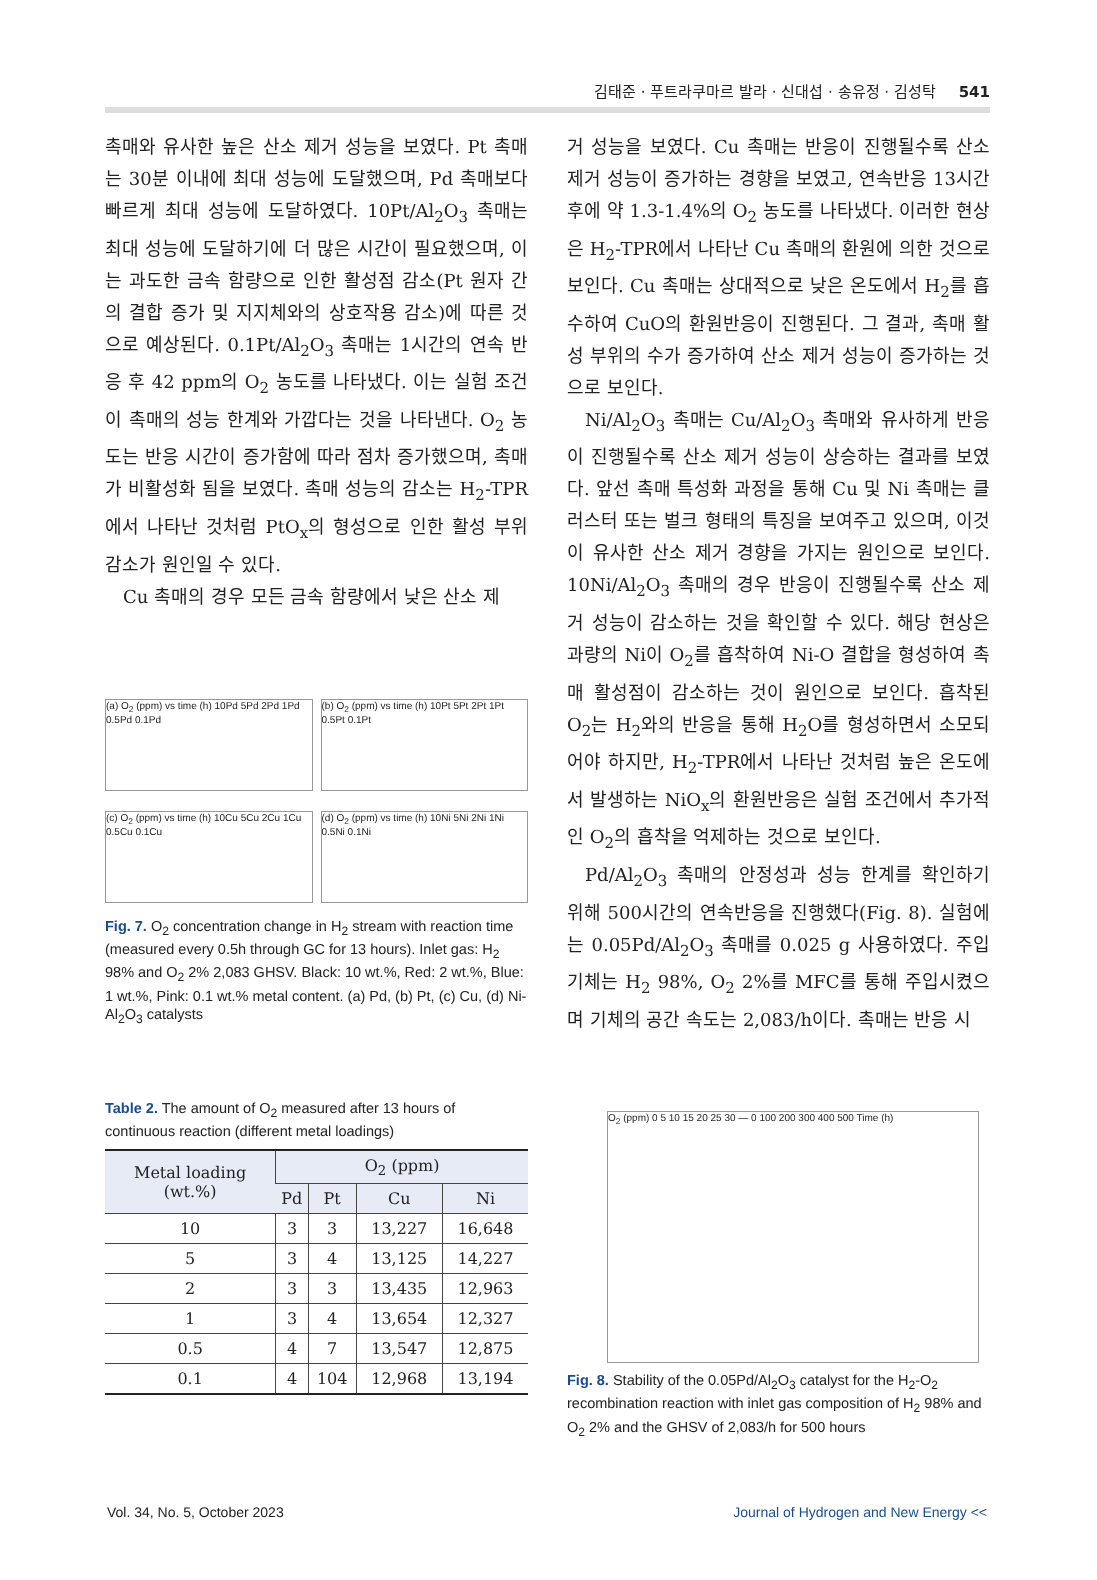김태준 · 푸트라쿠마르 발라 · 신대섭 · 송유정 · 김성탁 541
촉매와 유사한 높은 산소 제거 성능을 보였다. Pt 촉매는 30분 이내에 최대 성능에 도달했으며, Pd 촉매보다 빠르게 최대 성능에 도달하였다. 10Pt/Al<sub>2</sub>O<sub>3</sub> 촉매는 최대 성능에 도달하기에 더 많은 시간이 필요했으며, 이는 과도한 금속 함량으로 인한 활성점 감소(Pt 원자 간의 결합 증가 및 지지체와의 상호작용 감소)에 따른 것으로 예상된다. 0.1Pt/Al<sub>2</sub>O<sub>3</sub> 촉매는 1시간의 연속 반응 후 42 ppm의 O<sub>2</sub> 농도를 나타냈다. 이는 실험 조건이 촉매의 성능 한계와 가깝다는 것을 나타낸다. O<sub>2</sub> 농도는 반응 시간이 증가함에 따라 점차 증가했으며, 촉매가 비활성화 됨을 보였다. 촉매 성능의 감소는 H<sub>2</sub>-TPR에서 나타난 것처럼 PtO<sub>x</sub>의 형성으로 인한 활성 부위 감소가 원인일 수 있다.
Cu 촉매의 경우 모든 금속 함량에서 낮은 산소 제
(a) O<sub>2</sub> (ppm) vs time (h) 10Pd 5Pd 2Pd 1Pd 0.5Pd 0.1Pd
(b) O<sub>2</sub> (ppm) vs time (h) 10Pt 5Pt 2Pt 1Pt 0.5Pt 0.1Pt
(c) O<sub>2</sub> (ppm) vs time (h) 10Cu 5Cu 2Cu 1Cu 0.5Cu 0.1Cu
(d) O<sub>2</sub> (ppm) vs time (h) 10Ni 5Ni 2Ni 1Ni 0.5Ni 0.1Ni
Fig. 7. O<sub>2</sub> concentration change in H<sub>2</sub> stream with reaction time (measured every 0.5h through GC for 13 hours). Inlet gas: H<sub>2</sub> 98% and O<sub>2</sub> 2% 2,083 GHSV. Black: 10 wt.%, Red: 2 wt.%, Blue: 1 wt.%, Pink: 0.1 wt.% metal content. (a) Pd, (b) Pt, (c) Cu, (d) Ni- Al<sub>2</sub>O<sub>3</sub> catalysts
Table 2. The amount of O<sub>2</sub> measured after 13 hours of continuous reaction (different metal loadings)
| Metal loading (wt.%) | O<sub>2</sub> (ppm) | | | |
| --- | --- | --- | --- | --- |
| | Pd | Pt | Cu | Ni |
| 10 | 3 | 3 | 13,227 | 16,648 |
| 5 | 3 | 4 | 13,125 | 14,227 |
| 2 | 3 | 3 | 13,435 | 12,963 |
| 1 | 3 | 4 | 13,654 | 12,327 |
| 0.5 | 4 | 7 | 13,547 | 12,875 |
| 0.1 | 4 | 104 | 12,968 | 13,194 |
거 성능을 보였다. Cu 촉매는 반응이 진행될수록 산소 제거 성능이 증가하는 경향을 보였고, 연속반응 13시간 후에 약 1.3-1.4%의 O<sub>2</sub> 농도를 나타냈다. 이러한 현상은 H<sub>2</sub>-TPR에서 나타난 Cu 촉매의 환원에 의한 것으로 보인다. Cu 촉매는 상대적으로 낮은 온도에서 H<sub>2</sub>를 흡수하여 CuO의 환원반응이 진행된다. 그 결과, 촉매 활성 부위의 수가 증가하여 산소 제거 성능이 증가하는 것으로 보인다.
Ni/Al<sub>2</sub>O<sub>3</sub> 촉매는 Cu/Al<sub>2</sub>O<sub>3</sub> 촉매와 유사하게 반응이 진행될수록 산소 제거 성능이 상승하는 결과를 보였다. 앞선 촉매 특성화 과정을 통해 Cu 및 Ni 촉매는 클러스터 또는 벌크 형태의 특징을 보여주고 있으며, 이것이 유사한 산소 제거 경향을 가지는 원인으로 보인다. 10Ni/Al<sub>2</sub>O<sub>3</sub> 촉매의 경우 반응이 진행될수록 산소 제거 성능이 감소하는 것을 확인할 수 있다. 해당 현상은 과량의 Ni이 O<sub>2</sub>를 흡착하여 Ni-O 결합을 형성하여 촉매 활성점이 감소하는 것이 원인으로 보인다. 흡착된 O<sub>2</sub>는 H<sub>2</sub>와의 반응을 통해 H<sub>2</sub>O를 형성하면서 소모되어야 하지만, H<sub>2</sub>-TPR에서 나타난 것처럼 높은 온도에서 발생하는 NiO<sub>x</sub>의 환원반응은 실험 조건에서 추가적인 O<sub>2</sub>의 흡착을 억제하는 것으로 보인다.
Pd/Al<sub>2</sub>O<sub>3</sub> 촉매의 안정성과 성능 한계를 확인하기 위해 500시간의 연속반응을 진행했다(Fig. 8). 실험에는 0.05Pd/Al<sub>2</sub>O<sub>3</sub> 촉매를 0.025 g 사용하였다. 주입기체는 H<sub>2</sub> 98%, O<sub>2</sub> 2%를 MFC를 통해 주입시켰으며 기체의 공간 속도는 2,083/h이다. 촉매는 반응 시
O<sub>2</sub> (ppm) 0 5 10 15 20 25 30 — 0 100 200 300 400 500 Time (h)
Fig. 8. Stability of the 0.05Pd/Al<sub>2</sub>O<sub>3</sub> catalyst for the H<sub>2</sub>-O<sub>2</sub> recombination reaction with inlet gas composition of H<sub>2</sub> 98% and O<sub>2</sub> 2% and the GHSV of 2,083/h for 500 hours
Vol. 34, No. 5, October 2023 Journal of Hydrogen and New Energy <<